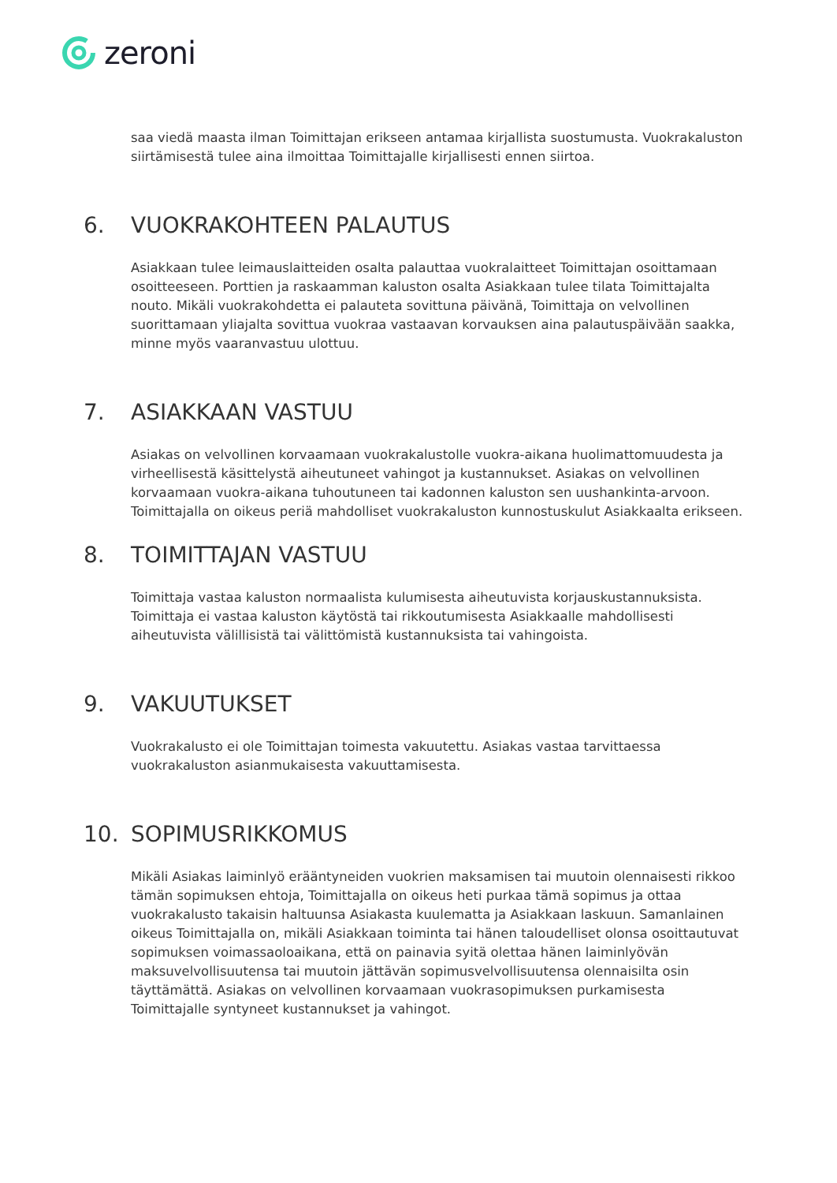zeroni
saa viedä maasta ilman Toimittajan erikseen antamaa kirjallista suostumusta. Vuokrakaluston siirtämisestä tulee aina ilmoittaa Toimittajalle kirjallisesti ennen siirtoa.
6. VUOKRAKOHTEEN PALAUTUS
Asiakkaan tulee leimauslaitteiden osalta palauttaa vuokralaitteet Toimittajan osoittamaan osoitteeseen. Porttien ja raskaamman kaluston osalta Asiakkaan tulee tilata Toimittajalta nouto. Mikäli vuokrakohdetta ei palauteta sovittuna päivänä, Toimittaja on velvollinen suorittamaan yliajalta sovittua vuokraa vastaavan korvauksen aina palautuspäivään saakka, minne myös vaaranvastuu ulottuu.
7. ASIAKKAAN VASTUU
Asiakas on velvollinen korvaamaan vuokrakalustolle vuokra-aikana huolimattomuudesta ja virheellisestä käsittelystä aiheutuneet vahingot ja kustannukset. Asiakas on velvollinen korvaamaan vuokra-aikana tuhoutuneen tai kadonnen kaluston sen uushankinta-arvoon. Toimittajalla on oikeus periä mahdolliset vuokrakaluston kunnostuskulut Asiakkaalta erikseen.
8. TOIMITTAJAN VASTUU
Toimittaja vastaa kaluston normaalista kulumisesta aiheutuvista korjauskustannuksista. Toimittaja ei vastaa kaluston käytöstä tai rikkoutumisesta Asiakkaalle mahdollisesti aiheutuvista välillisistä tai välittömistä kustannuksista tai vahingoista.
9. VAKUUTUKSET
Vuokrakalusto ei ole Toimittajan toimesta vakuutettu. Asiakas vastaa tarvittaessa vuokrakaluston asianmukaisesta vakuuttamisesta.
10. SOPIMUSRIKKOMUS
Mikäli Asiakas laiminlyö erääntyneiden vuokrien maksamisen tai muutoin olennaisesti rikkoo tämän sopimuksen ehtoja, Toimittajalla on oikeus heti purkaa tämä sopimus ja ottaa vuokrakalusto takaisin haltuunsa Asiakasta kuulematta ja Asiakkaan laskuun. Samanlainen oikeus Toimittajalla on, mikäli Asiakkaan toiminta tai hänen taloudelliset olonsa osoittautuvat sopimuksen voimassaoloaikana, että on painavia syitä olettaa hänen laiminlyövän maksuvelvollisuutensa tai muutoin jättävän sopimusvelvollisuutensa olennaisilta osin täyttämättä. Asiakas on velvollinen korvaamaan vuokrasopimuksen purkamisesta Toimittajalle syntyneet kustannukset ja vahingot.